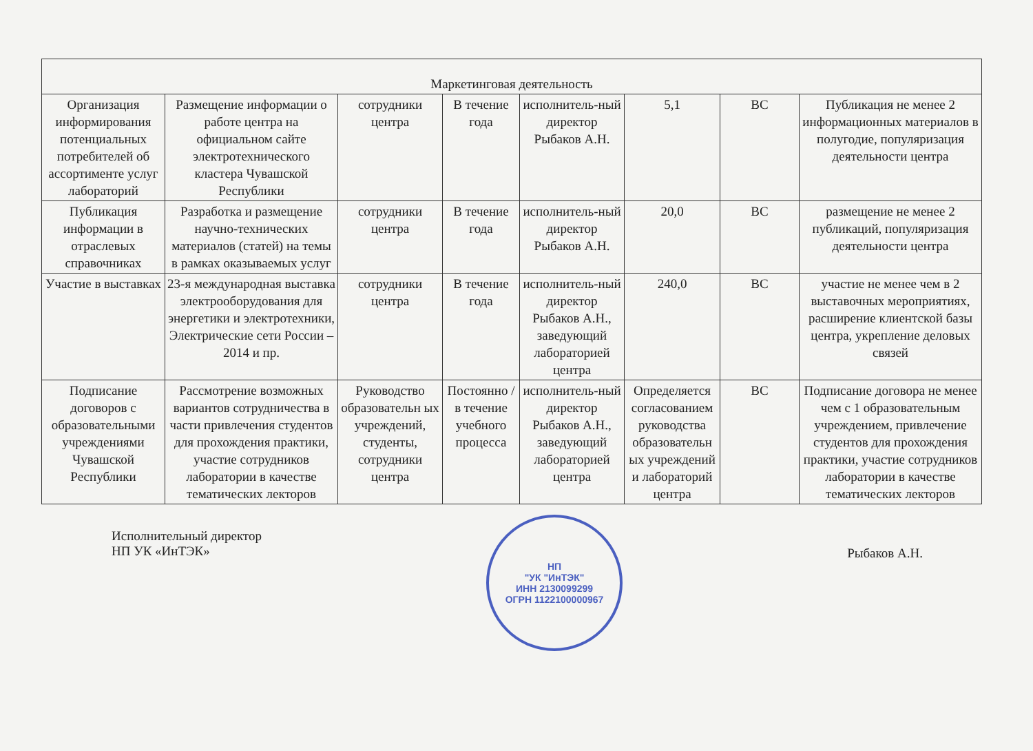| Маркетинговая деятельность | | | | | | | |
| Организация информирования потенциальных потребителей об ассортименте услуг лабораторий | Размещение информации о работе центра на официальном сайте электротехнического кластера Чувашской Республики | сотрудники центра | В течение года | исполнитель-ный директор Рыбаков А.Н. | 5,1 | ВС | Публикация не менее 2 информационных материалов в полугодие, популяризация деятельности центра |
| Публикация информации в отраслевых справочниках | Разработка и размещение научно-технических материалов (статей) на темы в рамках оказываемых услуг | сотрудники центра | В течение года | исполнитель-ный директор Рыбаков А.Н. | 20,0 | ВС | размещение не менее 2 публикаций, популяризация деятельности центра |
| Участие в выставках | 23-я международная выставка электрооборудования для энергетики и электротехники, Электрические сети России – 2014 и пр. | сотрудники центра | В течение года | исполнитель-ный директор Рыбаков А.Н., заведующий лабораторией центра | 240,0 | ВС | участие не менее чем в 2 выставочных мероприятиях, расширение клиентской базы центра, укрепление деловых связей |
| Подписание договоров с образовательными учреждениями Чувашской Республики | Рассмотрение возможных вариантов сотрудничества в части привлечения студентов для прохождения практики, участие сотрудников лаборатории в качестве тематических лекторов | Руководство образовательн ых учреждений, студенты, сотрудники центра | Постоянно / в течение учебного процесса | исполнитель-ный директор Рыбаков А.Н., заведующий лабораторией центра | Определяется согласованием руководства образовательн ых учреждений и лабораторий центра | ВС | Подписание договора не менее чем с 1 образовательным учреждением, привлечение студентов для прохождения практики, участие сотрудников лаборатории в качестве тематических лекторов |
Исполнительный директор
НП УК «ИнТЭК»
НП
"УК "ИнТЭК"
ИНН 2130099299
ОГРН 1122100000967
Рыбаков А.Н.